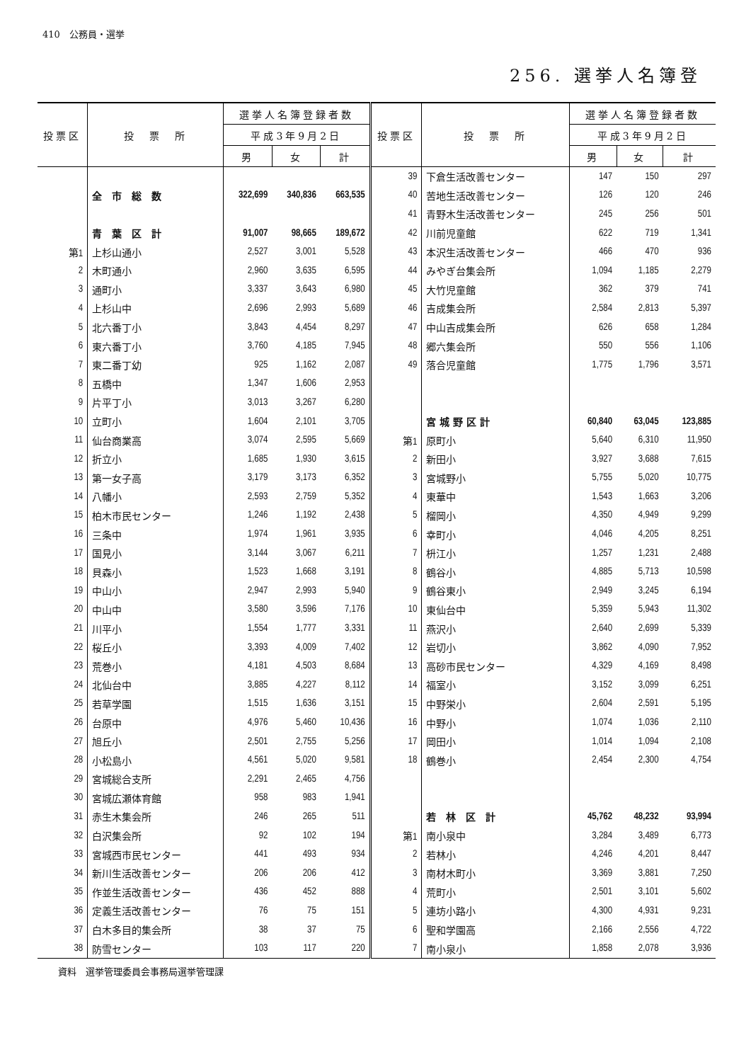410　公務員・選挙
256. 選挙人名簿登
| 投票区 | 投 票 所 | 選挙人名簿登録者数 | | | 投票区 | 投 票 所 | 選挙人名簿登録者数 | | |
| --- | --- | --- | --- | --- | --- | --- | --- | --- | --- |
| | | 平成3年9月2日 | | | | | 平成3年9月2日 | | |
| | | 男 | 女 | 計 | | | 男 | 女 | 計 |
| | | | | | 39 | 下倉生活改善センター | 147 | 150 | 297 |
| | 全 市 総 数 | 322,699 | 340,836 | 663,535 | 40 | 苦地生活改善センター | 126 | 120 | 246 |
| | | | | | 41 | 青野木生活改善センター | 245 | 256 | 501 |
| | 青 葉 区 計 | 91,007 | 98,665 | 189,672 | 42 | 川前児童館 | 622 | 719 | 1,341 |
| 第1 | 上杉山通小 | 2,527 | 3,001 | 5,528 | 43 | 本沢生活改善センター | 466 | 470 | 936 |
| 2 | 木町通小 | 2,960 | 3,635 | 6,595 | 44 | みやぎ台集会所 | 1,094 | 1,185 | 2,279 |
| 3 | 通町小 | 3,337 | 3,643 | 6,980 | 45 | 大竹児童館 | 362 | 379 | 741 |
| 4 | 上杉山中 | 2,696 | 2,993 | 5,689 | 46 | 吉成集会所 | 2,584 | 2,813 | 5,397 |
| 5 | 北六番丁小 | 3,843 | 4,454 | 8,297 | 47 | 中山吉成集会所 | 626 | 658 | 1,284 |
| 6 | 東六番丁小 | 3,760 | 4,185 | 7,945 | 48 | 郷六集会所 | 550 | 556 | 1,106 |
| 7 | 東二番丁幼 | 925 | 1,162 | 2,087 | 49 | 落合児童館 | 1,775 | 1,796 | 3,571 |
| 8 | 五橋中 | 1,347 | 1,606 | 2,953 | | | | | |
| 9 | 片平丁小 | 3,013 | 3,267 | 6,280 | | | | | |
| 10 | 立町小 | 1,604 | 2,101 | 3,705 | | 宮 城 野 区 計 | 60,840 | 63,045 | 123,885 |
| 11 | 仙台商業高 | 3,074 | 2,595 | 5,669 | 第1 | 原町小 | 5,640 | 6,310 | 11,950 |
| 12 | 折立小 | 1,685 | 1,930 | 3,615 | 2 | 新田小 | 3,927 | 3,688 | 7,615 |
| 13 | 第一女子高 | 3,179 | 3,173 | 6,352 | 3 | 宮城野小 | 5,755 | 5,020 | 10,775 |
| 14 | 八幡小 | 2,593 | 2,759 | 5,352 | 4 | 東華中 | 1,543 | 1,663 | 3,206 |
| 15 | 柏木市民センター | 1,246 | 1,192 | 2,438 | 5 | 榴岡小 | 4,350 | 4,949 | 9,299 |
| 16 | 三条中 | 1,974 | 1,961 | 3,935 | 6 | 幸町小 | 4,046 | 4,205 | 8,251 |
| 17 | 国見小 | 3,144 | 3,067 | 6,211 | 7 | 枡江小 | 1,257 | 1,231 | 2,488 |
| 18 | 貝森小 | 1,523 | 1,668 | 3,191 | 8 | 鶴谷小 | 4,885 | 5,713 | 10,598 |
| 19 | 中山小 | 2,947 | 2,993 | 5,940 | 9 | 鶴谷東小 | 2,949 | 3,245 | 6,194 |
| 20 | 中山中 | 3,580 | 3,596 | 7,176 | 10 | 東仙台中 | 5,359 | 5,943 | 11,302 |
| 21 | 川平小 | 1,554 | 1,777 | 3,331 | 11 | 燕沢小 | 2,640 | 2,699 | 5,339 |
| 22 | 桜丘小 | 3,393 | 4,009 | 7,402 | 12 | 岩切小 | 3,862 | 4,090 | 7,952 |
| 23 | 荒巻小 | 4,181 | 4,503 | 8,684 | 13 | 高砂市民センター | 4,329 | 4,169 | 8,498 |
| 24 | 北仙台中 | 3,885 | 4,227 | 8,112 | 14 | 福室小 | 3,152 | 3,099 | 6,251 |
| 25 | 若草学園 | 1,515 | 1,636 | 3,151 | 15 | 中野栄小 | 2,604 | 2,591 | 5,195 |
| 26 | 台原中 | 4,976 | 5,460 | 10,436 | 16 | 中野小 | 1,074 | 1,036 | 2,110 |
| 27 | 旭丘小 | 2,501 | 2,755 | 5,256 | 17 | 岡田小 | 1,014 | 1,094 | 2,108 |
| 28 | 小松島小 | 4,561 | 5,020 | 9,581 | 18 | 鶴巻小 | 2,454 | 2,300 | 4,754 |
| 29 | 宮城総合支所 | 2,291 | 2,465 | 4,756 | | | | | |
| 30 | 宮城広瀬体育館 | 958 | 983 | 1,941 | | | | | |
| 31 | 赤生木集会所 | 246 | 265 | 511 | | 若 林 区 計 | 45,762 | 48,232 | 93,994 |
| 32 | 白沢集会所 | 92 | 102 | 194 | 第1 | 南小泉中 | 3,284 | 3,489 | 6,773 |
| 33 | 宮城西市民センター | 441 | 493 | 934 | 2 | 若林小 | 4,246 | 4,201 | 8,447 |
| 34 | 新川生活改善センター | 206 | 206 | 412 | 3 | 南材木町小 | 3,369 | 3,881 | 7,250 |
| 35 | 作並生活改善センター | 436 | 452 | 888 | 4 | 荒町小 | 2,501 | 3,101 | 5,602 |
| 36 | 定義生活改善センター | 76 | 75 | 151 | 5 | 連坊小路小 | 4,300 | 4,931 | 9,231 |
| 37 | 白木多目的集会所 | 38 | 37 | 75 | 6 | 聖和学園高 | 2,166 | 2,556 | 4,722 |
| 38 | 防雪センター | 103 | 117 | 220 | 7 | 南小泉小 | 1,858 | 2,078 | 3,936 |
資料　選挙管理委員会事務局選挙管理課